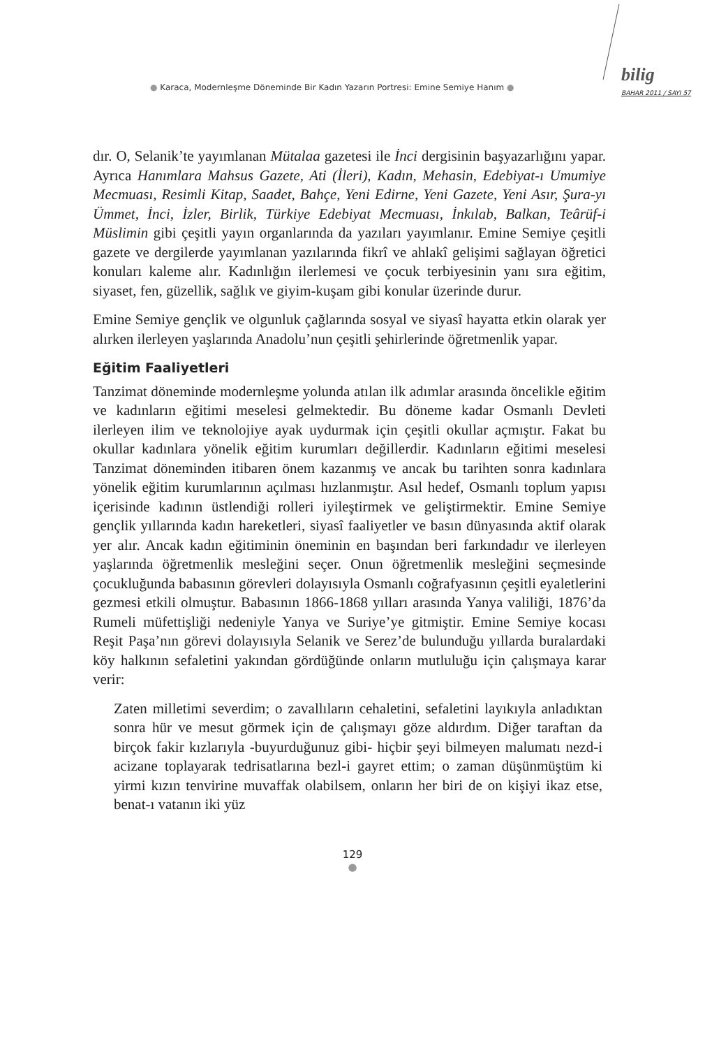● Karaca, Modernleşme Döneminde Bir Kadın Yazarın Portresi: Emine Semiye Hanım ●
bilig
BAHAR 2011 / SAYI 57
dır. O, Selanik’te yayımlanan Mütalaa gazetesi ile İnci dergisinin başyazarlığını yapar. Ayrıca Hanımlara Mahsus Gazete, Ati (İleri), Kadın, Mehasin, Edebiyat-ı Umumiye Mecmuası, Resimli Kitap, Saadet, Bahçe, Yeni Edirne, Yeni Gazete, Yeni Asır, Şura-yı Ümmet, İnci, İzler, Birlik, Türkiye Edebiyat Mecmuası, İnkılab, Balkan, Teârüf-i Müslimin gibi çeşitli yayın organlarında da yazıları yayımlanır. Emine Semiye çeşitli gazete ve dergilerde yayımlanan yazılarında fikrî ve ahlakî gelişimi sağlayan öğretici konuları kaleme alır. Kadınlığın ilerlemesi ve çocuk terbiyesinin yanı sıra eğitim, siyaset, fen, güzellik, sağlık ve giyim-kuşam gibi konular üzerinde durur.
Emine Semiye gençlik ve olgunluk çağlarında sosyal ve siyasî hayatta etkin olarak yer alırken ilerleyen yaşlarında Anadolu’nun çeşitli şehirlerinde öğretmenlik yapar.
Eğitim Faaliyetleri
Tanzimat döneminde modernleşme yolunda atılan ilk adımlar arasında öncelikle eğitim ve kadınların eğitimi meselesi gelmektedir. Bu döneme kadar Osmanlı Devleti ilerleyen ilim ve teknolojiye ayak uydurmak için çeşitli okullar açmıştır. Fakat bu okullar kadınlara yönelik eğitim kurumları değillerdir. Kadınların eğitimi meselesi Tanzimat döneminden itibaren önem kazanmış ve ancak bu tarihten sonra kadınlara yönelik eğitim kurumlarının açılması hızlanmıştır. Asıl hedef, Osmanlı toplum yapısı içerisinde kadının üstlendiği rolleri iyileştirmek ve geliştirmektir. Emine Semiye gençlik yıllarında kadın hareketleri, siyasî faaliyetler ve basın dünyasında aktif olarak yer alır. Ancak kadın eğitiminin öneminin en başından beri farkındadır ve ilerleyen yaşlarında öğretmenlik mesleğini seçer. Onun öğretmenlik mesleğini seçmesinde çocukluğunda babasının görevleri dolayısıyla Osmanlı coğrafyasının çeşitli eyaletlerini gezmesi etkili olmuştur. Babasının 1866-1868 yılları arasında Yanya valiliği, 1876’da Rumeli müfettişliği nedeniyle Yanya ve Suriye’ye gitmiştir. Emine Semiye kocası Reşit Paşa’nın görevi dolayısıyla Selanik ve Serez’de bulunduğu yıllarda buralardaki köy halkının sefaletini yakından gördüğünde onların mutluluğu için çalışmaya karar verir:
Zaten milletimi severdim; o zavallıların cehaletini, sefaletini layıkıyla anladıktan sonra hür ve mesut görmek için de çalışmayı göze aldırdım. Diğer taraftan da birçok fakir kızlarıyla -buyurduğunuz gibi- hiçbir şeyi bilmeyen malumatı nezd-i acizane toplayarak tedrisatlarına bezl-i gayret ettim; o zaman düşünmüştüm ki yirmi kızın tenvirine muvaffak olabilsem, onların her biri de on kişiyi ikaz etse, benat-ı vatanın iki yüz
129
●